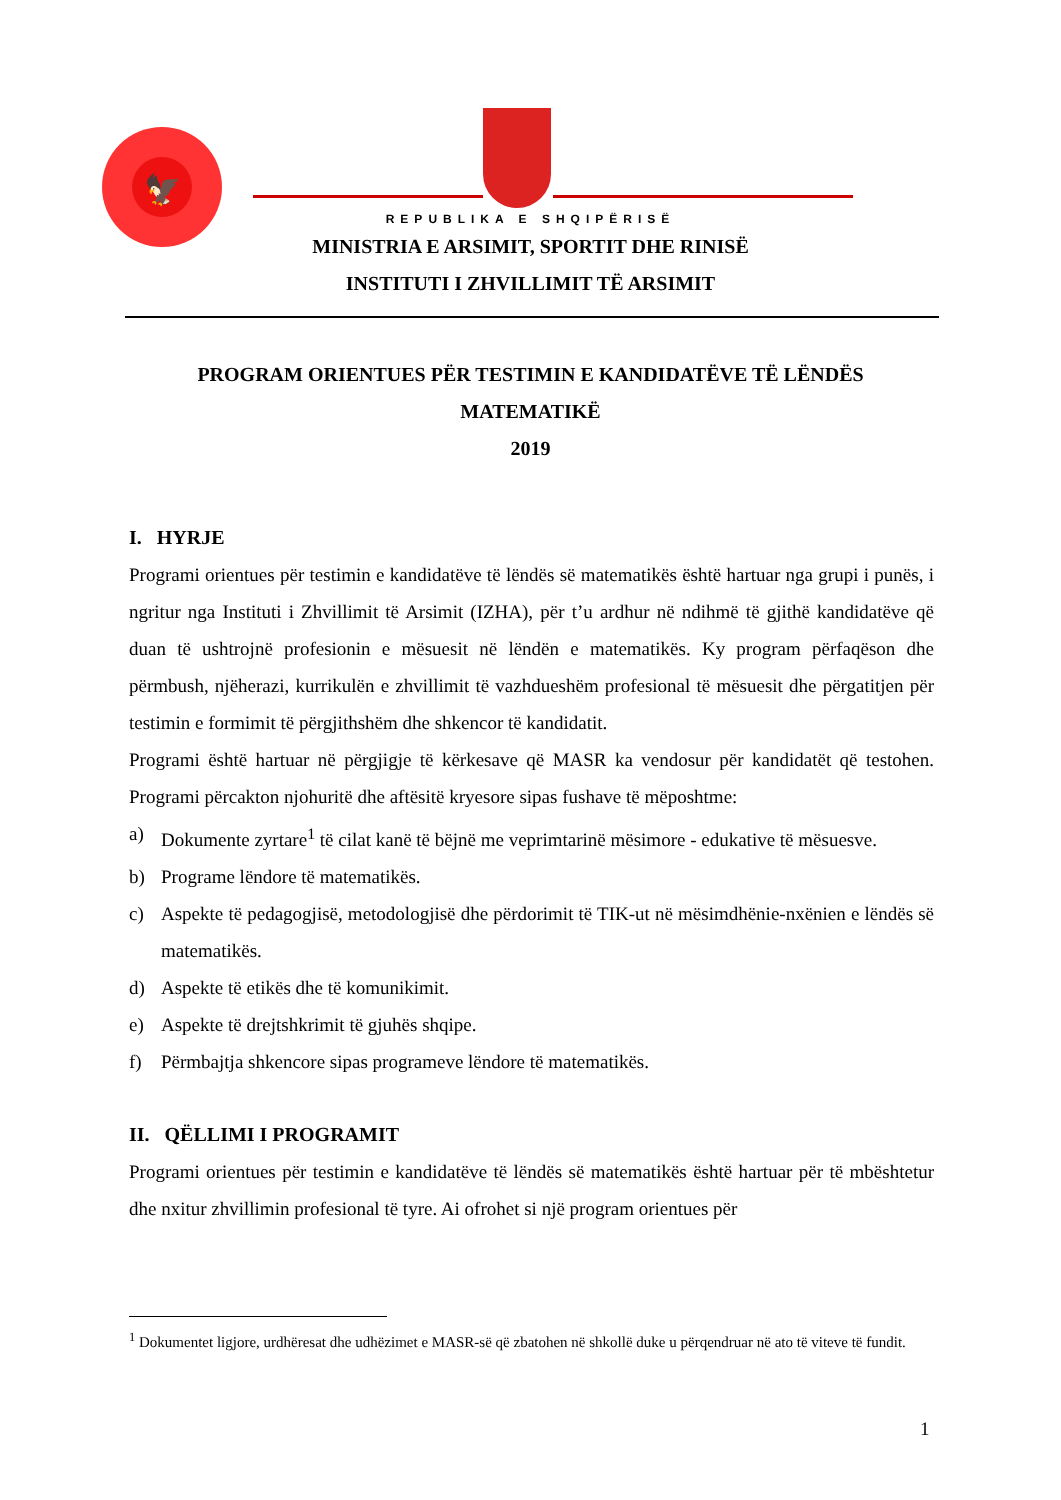🦅
REPUBLIKA E SHQIPËRISË
MINISTRIA E ARSIMIT, SPORTIT DHE RINISË
INSTITUTI I ZHVILLIMIT TË ARSIMIT
PROGRAM ORIENTUES PËR TESTIMIN E KANDIDATËVE TË LËNDËS
MATEMATIKË
2019
I. HYRJE
Programi orientues për testimin e kandidatëve të lëndës së matematikës është hartuar nga grupi i punës, i ngritur nga Instituti i Zhvillimit të Arsimit (IZHA), për t’u ardhur në ndihmë të gjithë kandidatëve që duan të ushtrojnë profesionin e mësuesit në lëndën e matematikës. Ky program përfaqëson dhe përmbush, njëherazi, kurrikulën e zhvillimit të vazhdueshëm profesional të mësuesit dhe përgatitjen për testimin e formimit të përgjithshëm dhe shkencor të kandidatit.
Programi është hartuar në përgjigje të kërkesave që MASR ka vendosur për kandidatët që testohen. Programi përcakton njohuritë dhe aftësitë kryesore sipas fushave të mëposhtme:
a) Dokumente zyrtare<sup>1</sup> të cilat kanë të bëjnë me veprimtarinë mësimore - edukative të mësuesve.
b) Programe lëndore të matematikës.
c) Aspekte të pedagogjisë, metodologjisë dhe përdorimit të TIK-ut në mësimdhënie-nxënien e lëndës së matematikës.
d) Aspekte të etikës dhe të komunikimit.
e) Aspekte të drejtshkrimit të gjuhës shqipe.
f) Përmbajtja shkencore sipas programeve lëndore të matematikës.
II. QËLLIMI I PROGRAMIT
Programi orientues për testimin e kandidatëve të lëndës së matematikës është hartuar për të mbështetur dhe nxitur zhvillimin profesional të tyre. Ai ofrohet si një program orientues për
<sup>1</sup> Dokumentet ligjore, urdhëresat dhe udhëzimet e MASR-së që zbatohen në shkollë duke u përqendruar në ato të viteve të fundit.
1